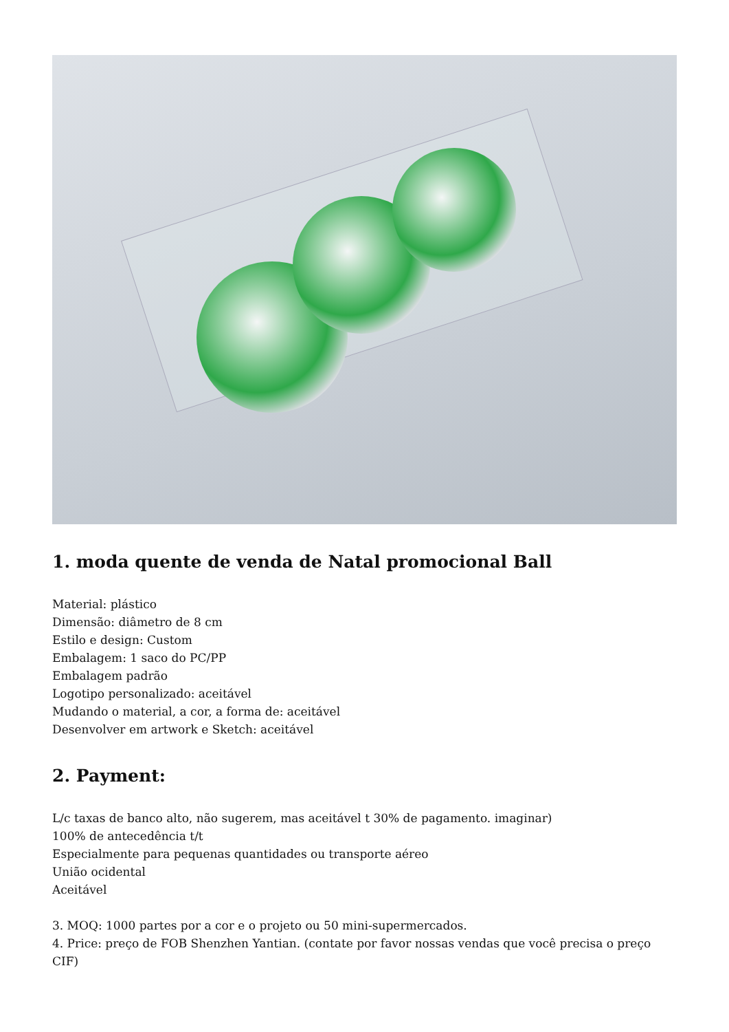1. moda quente de venda de Natal promocional Ball
Material: plástico
Dimensão: diâmetro de 8 cm
Estilo e design: Custom
Embalagem: 1 saco do PC/PP
Embalagem padrão
Logotipo personalizado: aceitável
Mudando o material, a cor, a forma de: aceitável
Desenvolver em artwork e Sketch: aceitável
2. Payment:
L/c taxas de banco alto, não sugerem, mas aceitável t 30% de pagamento. imaginar)
100% de antecedência t/t
Especialmente para pequenas quantidades ou transporte aéreo
União ocidental
Aceitável
3. MOQ: 1000 partes por a cor e o projeto ou 50 mini-supermercados.
4. Price: preço de FOB Shenzhen Yantian. (contate por favor nossas vendas que você precisa o preço CIF)